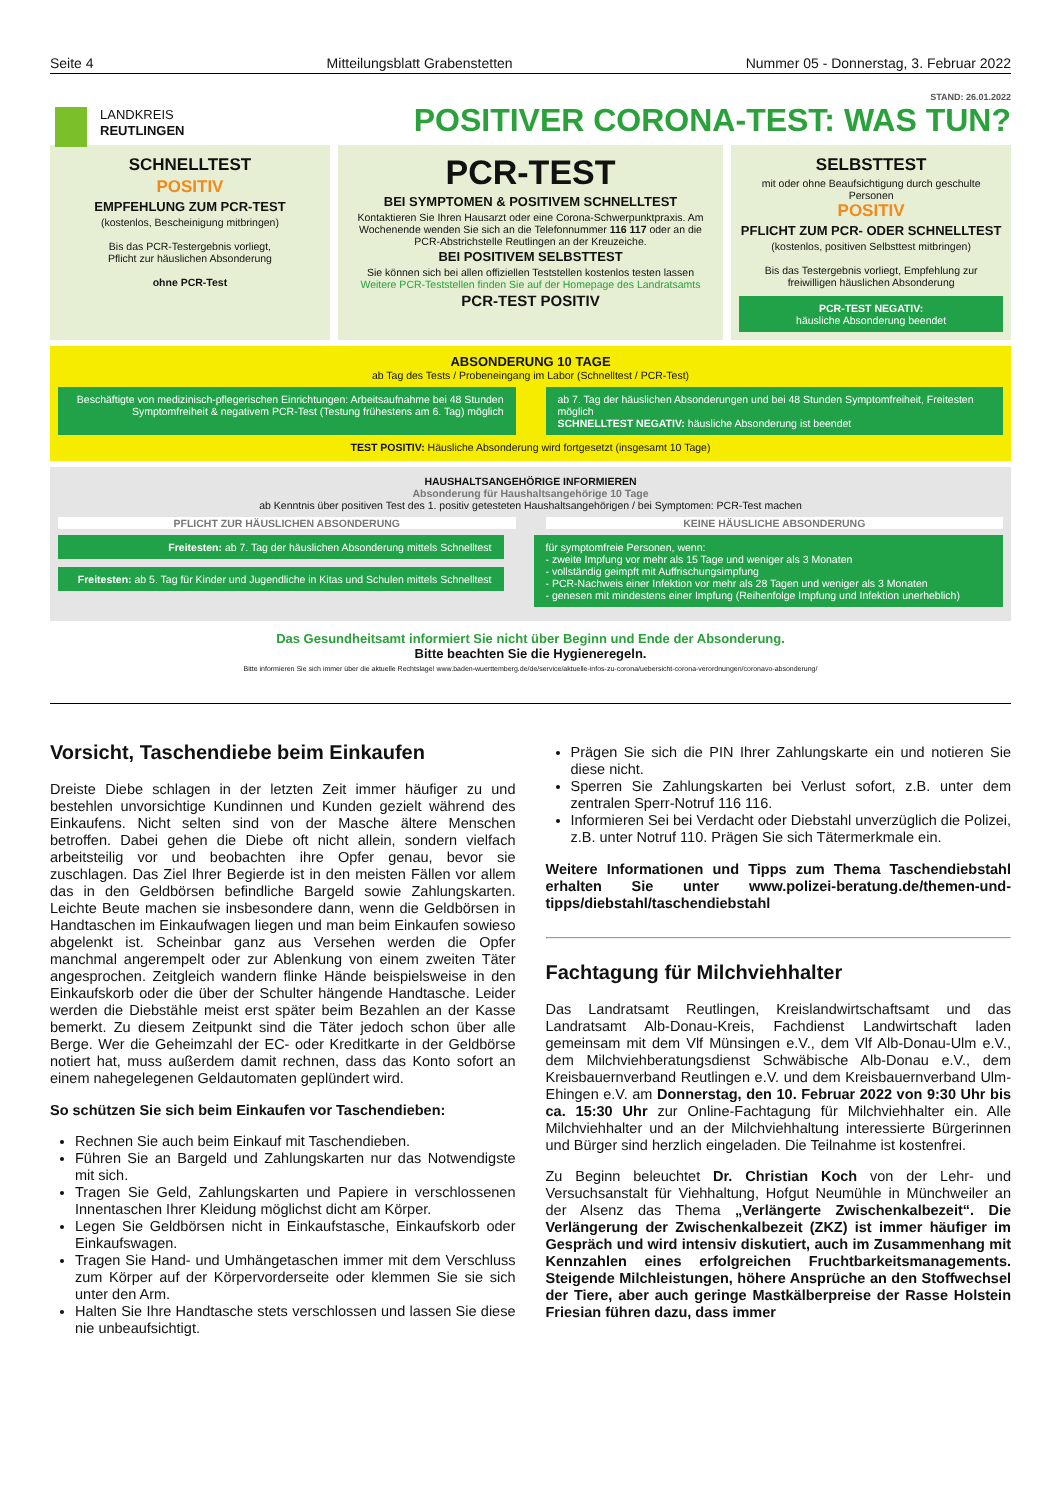Seite 4 Mitteilungsblatt Grabenstetten Nummer 05 - Donnerstag, 3. Februar 2022
LANDKREIS
REUTLINGEN
STAND: 26.01.2022
POSITIVER CORONA-TEST: WAS TUN?
SCHNELLTEST
POSITIV
EMPFEHLUNG ZUM PCR-TEST
(kostenlos, Bescheinigung mitbringen)
Bis das PCR-Testergebnis vorliegt,
Pflicht zur häuslichen Absonderung
ohne PCR-Test
PCR-TEST
BEI SYMPTOMEN & POSITIVEM SCHNELLTEST
Kontaktieren Sie Ihren Hausarzt oder eine Corona-Schwerpunktpraxis. Am Wochenende wenden Sie sich an die Telefonnummer 116 117 oder an die PCR-Abstrichstelle Reutlingen an der Kreuzeiche.
BEI POSITIVEM SELBSTTEST
Sie können sich bei allen offiziellen Teststellen kostenlos testen lassen
Weitere PCR-Teststellen finden Sie auf der Homepage des Landratsamts
PCR-TEST POSITIV
SELBSTTEST
mit oder ohne Beaufsichtigung durch geschulte Personen
POSITIV
PFLICHT ZUM PCR- ODER SCHNELLTEST
(kostenlos, positiven Selbsttest mitbringen)
Bis das Testergebnis vorliegt, Empfehlung zur freiwilligen häuslichen Absonderung
PCR-TEST NEGATIV:
häusliche Absonderung beendet
ABSONDERUNG 10 TAGE
ab Tag des Tests / Probeneingang im Labor (Schnelltest / PCR-Test)
Beschäftigte von medizinisch-pflegerischen Einrichtungen: Arbeitsaufnahme bei 48 Stunden Symptomfreiheit & negativem PCR-Test (Testung frühestens am 6. Tag) möglich
ab 7. Tag der häuslichen Absonderungen und bei 48 Stunden Symptomfreiheit, Freitesten möglich
SCHNELLTEST NEGATIV: häusliche Absonderung ist beendet
TEST POSITIV: Häusliche Absonderung wird fortgesetzt (insgesamt 10 Tage)
HAUSHALTSANGEHÖRIGE INFORMIEREN
Absonderung für Haushaltsangehörige 10 Tage
ab Kenntnis über positiven Test des 1. positiv getesteten Haushaltsangehörigen / bei Symptomen: PCR-Test machen
PFLICHT ZUR HÄUSLICHEN ABSONDERUNG
KEINE HÄUSLICHE ABSONDERUNG
Freitesten: ab 7. Tag der häuslichen Absonderung mittels Schnelltest
Freitesten: ab 5. Tag für Kinder und Jugendliche in Kitas und Schulen mittels Schnelltest
für symptomfreie Personen, wenn:
- zweite Impfung vor mehr als 15 Tage und weniger als 3 Monaten
- vollständig geimpft mit Auffrischungsimpfung
- PCR-Nachweis einer Infektion vor mehr als 28 Tagen und weniger als 3 Monaten
- genesen mit mindestens einer Impfung (Reihenfolge Impfung und Infektion unerheblich)
Das Gesundheitsamt informiert Sie nicht über Beginn und Ende der Absonderung.
Bitte beachten Sie die Hygieneregeln.
Bitte informieren Sie sich immer über die aktuelle Rechtslage! www.baden-wuerttemberg.de/de/service/aktuelle-infos-zu-corona/uebersicht-corona-verordnungen/coronavo-absonderung/
Vorsicht, Taschendiebe beim Einkaufen
Dreiste Diebe schlagen in der letzten Zeit immer häufiger zu und bestehlen unvorsichtige Kundinnen und Kunden gezielt während des Einkaufens. Nicht selten sind von der Masche ältere Menschen betroffen. Dabei gehen die Diebe oft nicht allein, sondern vielfach arbeitsteilig vor und beobachten ihre Opfer genau, bevor sie zuschlagen. Das Ziel Ihrer Begierde ist in den meisten Fällen vor allem das in den Geldbörsen befindliche Bargeld sowie Zahlungskarten. Leichte Beute machen sie insbesondere dann, wenn die Geldbörsen in Handtaschen im Einkaufwagen liegen und man beim Einkaufen sowieso abgelenkt ist. Scheinbar ganz aus Versehen werden die Opfer manchmal angerempelt oder zur Ablenkung von einem zweiten Täter angesprochen. Zeitgleich wandern flinke Hände beispielsweise in den Einkaufskorb oder die über der Schulter hängende Handtasche. Leider werden die Diebstähle meist erst später beim Bezahlen an der Kasse bemerkt. Zu diesem Zeitpunkt sind die Täter jedoch schon über alle Berge. Wer die Geheimzahl der EC- oder Kreditkarte in der Geldbörse notiert hat, muss außerdem damit rechnen, dass das Konto sofort an einem nahegelegenen Geldautomaten geplündert wird.
So schützen Sie sich beim Einkaufen vor Taschendieben:
Rechnen Sie auch beim Einkauf mit Taschendieben.
Führen Sie an Bargeld und Zahlungskarten nur das Notwendigste mit sich.
Tragen Sie Geld, Zahlungskarten und Papiere in verschlossenen Innentaschen Ihrer Kleidung möglichst dicht am Körper.
Legen Sie Geldbörsen nicht in Einkaufstasche, Einkaufskorb oder Einkaufswagen.
Tragen Sie Hand- und Umhängetaschen immer mit dem Verschluss zum Körper auf der Körpervorderseite oder klemmen Sie sie sich unter den Arm.
Halten Sie Ihre Handtasche stets verschlossen und lassen Sie diese nie unbeaufsichtigt.
Prägen Sie sich die PIN Ihrer Zahlungskarte ein und notieren Sie diese nicht.
Sperren Sie Zahlungskarten bei Verlust sofort, z.B. unter dem zentralen Sperr-Notruf 116 116.
Informieren Sei bei Verdacht oder Diebstahl unverzüglich die Polizei, z.B. unter Notruf 110. Prägen Sie sich Tätermerkmale ein.
Weitere Informationen und Tipps zum Thema Taschendiebstahl erhalten Sie unter www.polizei-beratung.de/themen-und-tipps/diebstahl/taschendiebstahl
Fachtagung für Milchviehhalter
Das Landratsamt Reutlingen, Kreislandwirtschaftsamt und das Landratsamt Alb-Donau-Kreis, Fachdienst Landwirtschaft laden gemeinsam mit dem Vlf Münsingen e.V., dem Vlf Alb-Donau-Ulm e.V., dem Milchviehberatungsdienst Schwäbische Alb-Donau e.V., dem Kreisbauernverband Reutlingen e.V. und dem Kreisbauernverband Ulm-Ehingen e.V. am Donnerstag, den 10. Februar 2022 von 9:30 Uhr bis ca. 15:30 Uhr zur Online-Fachtagung für Milchviehhalter ein. Alle Milchviehhalter und an der Milchviehhaltung interessierte Bürgerinnen und Bürger sind herzlich eingeladen. Die Teilnahme ist kostenfrei.
Zu Beginn beleuchtet Dr. Christian Koch von der Lehr- und Versuchsanstalt für Viehhaltung, Hofgut Neumühle in Münchweiler an der Alsenz das Thema „Verlängerte Zwischenkalbezeit“. Die Verlängerung der Zwischenkalbezeit (ZKZ) ist immer häufiger im Gespräch und wird intensiv diskutiert, auch im Zusammenhang mit Kennzahlen eines erfolgreichen Fruchtbarkeitsmanagements. Steigende Milchleistungen, höhere Ansprüche an den Stoffwechsel der Tiere, aber auch geringe Mastkälberpreise der Rasse Holstein Friesian führen dazu, dass immer